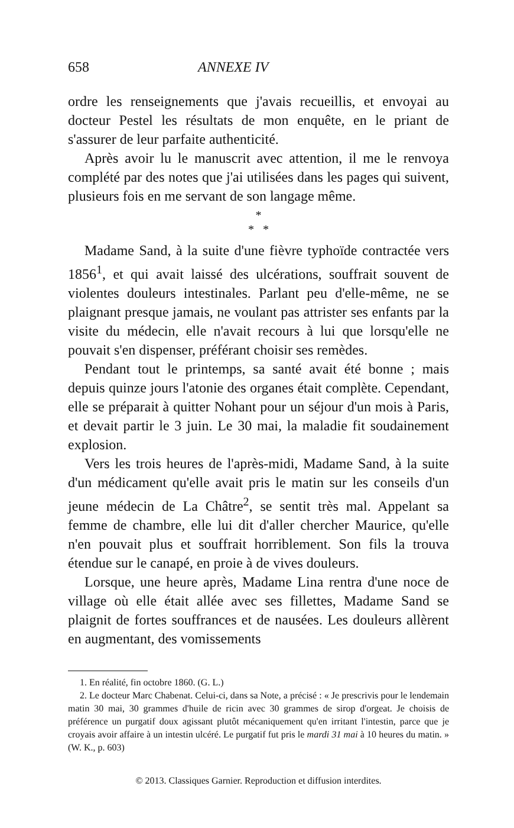658 ANNEXE IV
ordre les renseignements que j'avais recueillis, et envoyai au docteur Pestel les résultats de mon enquête, en le priant de s'assurer de leur parfaite authenticité.
Après avoir lu le manuscrit avec attention, il me le renvoya complété par des notes que j'ai utilisées dans les pages qui suivent, plusieurs fois en me servant de son langage même.
*
* *
Madame Sand, à la suite d'une fièvre typhoïde contractée vers 1856<sup>1</sup>, et qui avait laissé des ulcérations, souffrait souvent de violentes douleurs intestinales. Parlant peu d'elle-même, ne se plaignant presque jamais, ne voulant pas attrister ses enfants par la visite du médecin, elle n'avait recours à lui que lorsqu'elle ne pouvait s'en dispenser, préférant choisir ses remèdes.
Pendant tout le printemps, sa santé avait été bonne ; mais depuis quinze jours l'atonie des organes était complète. Cependant, elle se préparait à quitter Nohant pour un séjour d'un mois à Paris, et devait partir le 3 juin. Le 30 mai, la maladie fit soudainement explosion.
Vers les trois heures de l'après-midi, Madame Sand, à la suite d'un médicament qu'elle avait pris le matin sur les conseils d'un jeune médecin de La Châtre<sup>2</sup>, se sentit très mal. Appelant sa femme de chambre, elle lui dit d'aller chercher Maurice, qu'elle n'en pouvait plus et souffrait horriblement. Son fils la trouva étendue sur le canapé, en proie à de vives douleurs.
Lorsque, une heure après, Madame Lina rentra d'une noce de village où elle était allée avec ses fillettes, Madame Sand se plaignit de fortes souffrances et de nausées. Les douleurs allèrent en augmentant, des vomissements
1. En réalité, fin octobre 1860. (G. L.)
2. Le docteur Marc Chabenat. Celui-ci, dans sa Note, a précisé : « Je prescrivis pour le lendemain matin 30 mai, 30 grammes d'huile de ricin avec 30 grammes de sirop d'orgeat. Je choisis de préférence un purgatif doux agissant plutôt mécaniquement qu'en irritant l'intestin, parce que je croyais avoir affaire à un intestin ulcéré. Le purgatif fut pris le mardi 31 mai à 10 heures du matin. » (W. K., p. 603)
© 2013. Classiques Garnier. Reproduction et diffusion interdites.